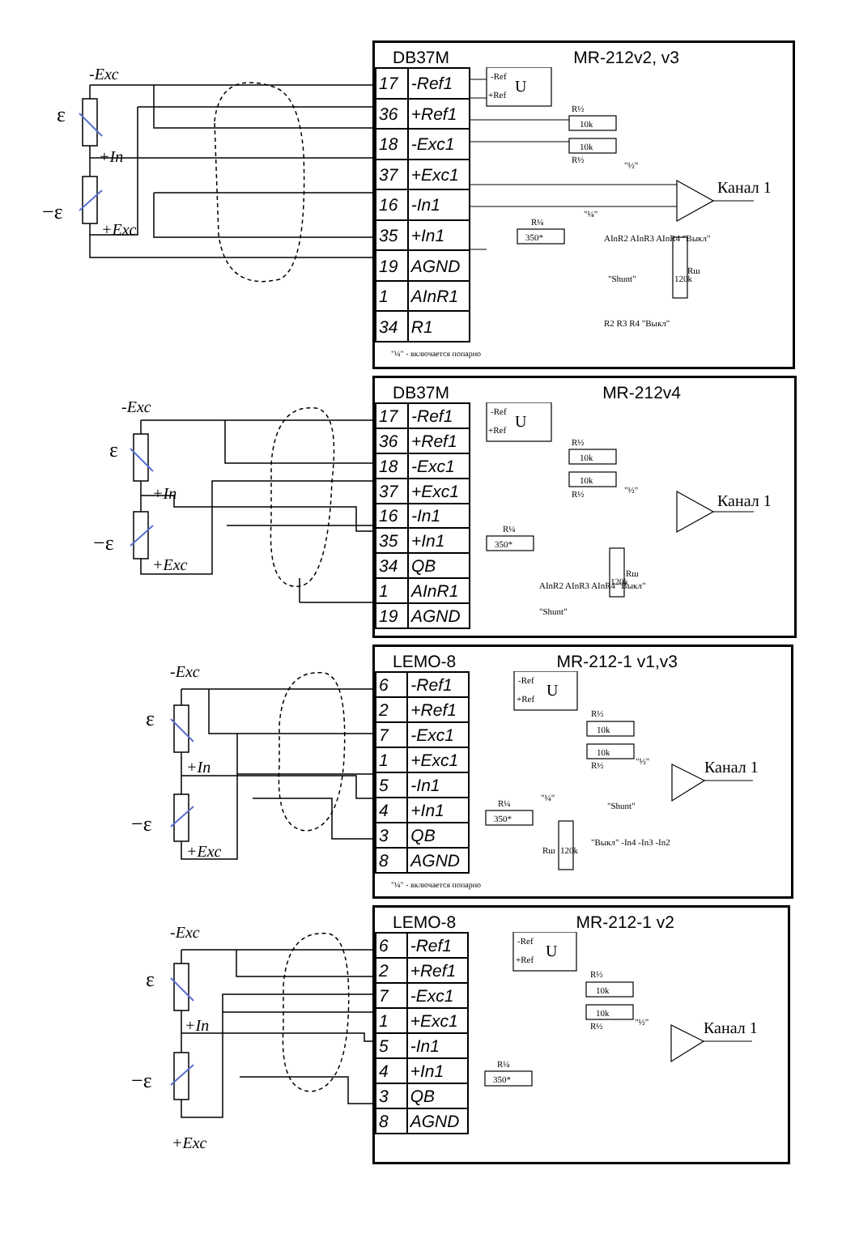-Exc
ε
+In
−ε
+Exc
DB37M MR-212v2, v3
| 17 | -Ref1 |
| 36 | +Ref1 |
| 18 | -Exc1 |
| 37 | +Exc1 |
| 16 | -In1 |
| 35 | +In1 |
| 19 | AGND |
| 1 | AInR1 |
| 34 | R1 |
-Ref
+Ref
U
R½
10k
10k
R½
"½"
Канал 1
R¼
350*
"¼"
AInR2 AInR3 AInR4 "Выкл"
Rш
120k
"Shunt"
R2 R3 R4 "Выкл"
"¼" - включается попарно
-Exc
ε
+In
−ε
+Exc
DB37M MR-212v4
| 17 | -Ref1 |
| 36 | +Ref1 |
| 18 | -Exc1 |
| 37 | +Exc1 |
| 16 | -In1 |
| 35 | +In1 |
| 34 | QB |
| 1 | AInR1 |
| 19 | AGND |
-Ref
+Ref
U
R½
10k
10k
R½
"½"
Канал 1
R¼
350*
AInR2 AInR3 AInR4 "Выкл"
Rш
120k
"Shunt"
-Exc
ε
+In
−ε
+Exc
LEMO-8 MR-212-1 v1,v3
| 6 | -Ref1 |
| 2 | +Ref1 |
| 7 | -Exc1 |
| 1 | +Exc1 |
| 5 | -In1 |
| 4 | +In1 |
| 3 | QB |
| 8 | AGND |
-Ref
+Ref
U
R½
10k
10k
R½
"½"
Канал 1
R¼
350*
"¼"
"Shunt"
"Выкл" -In4 -In3 -In2
Rш
120k
"¼" - включается попарно
-Exc
ε
+In
−ε
+Exc
LEMO-8 MR-212-1 v2
| 6 | -Ref1 |
| 2 | +Ref1 |
| 7 | -Exc1 |
| 1 | +Exc1 |
| 5 | -In1 |
| 4 | +In1 |
| 3 | QB |
| 8 | AGND |
-Ref
+Ref
U
R½
10k
10k
R½
"½"
Канал 1
R¼
350*